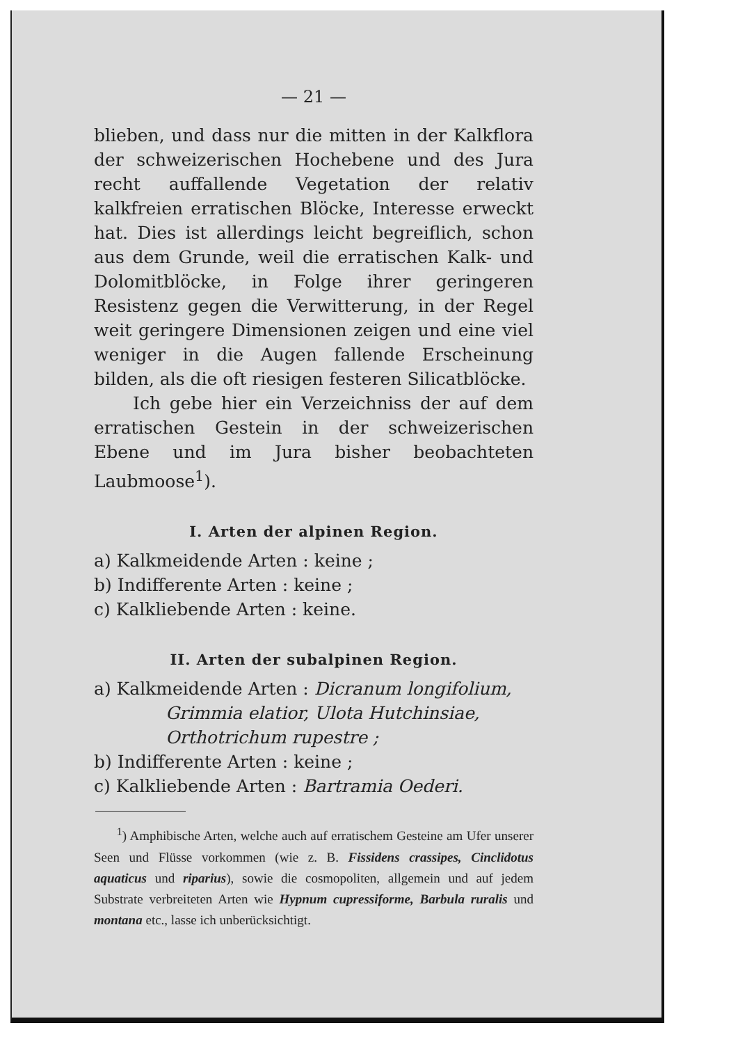— 21 —
blieben, und dass nur die mitten in der Kalkflora der schweizerischen Hochebene und des Jura recht auffallende Vegetation der relativ kalkfreien erratischen Blöcke, Interesse erweckt hat. Dies ist allerdings leicht begreiflich, schon aus dem Grunde, weil die erratischen Kalk- und Dolomitblöcke, in Folge ihrer geringeren Resistenz gegen die Verwitterung, in der Regel weit geringere Dimensionen zeigen und eine viel weniger in die Augen fallende Erscheinung bilden, als die oft riesigen festeren Silicatblöcke.
Ich gebe hier ein Verzeichniss der auf dem erratischen Gestein in der schweizerischen Ebene und im Jura bisher beobachteten Laubmoose<sup>1</sup>).
I. Arten der alpinen Region.
a) Kalkmeidende Arten : keine ;
b) Indifferente Arten : keine ;
c) Kalkliebende Arten : keine.
II. Arten der subalpinen Region.
a) Kalkmeidende Arten : Dicranum longifolium,
Grimmia elatior, Ulota Hutchinsiae, Orthotrichum rupestre ;
b) Indifferente Arten : keine ;
c) Kalkliebende Arten : Bartramia Oederi.
<sup>1</sup>) Amphibische Arten, welche auch auf erratischem Gesteine am Ufer unserer Seen und Flüsse vorkommen (wie z. B. Fissidens crassipes, Cinclidotus aquaticus und riparius), sowie die cosmopoliten, allgemein und auf jedem Substrate verbreiteten Arten wie Hypnum cupressiforme, Barbula ruralis und montana etc., lasse ich unberücksichtigt.